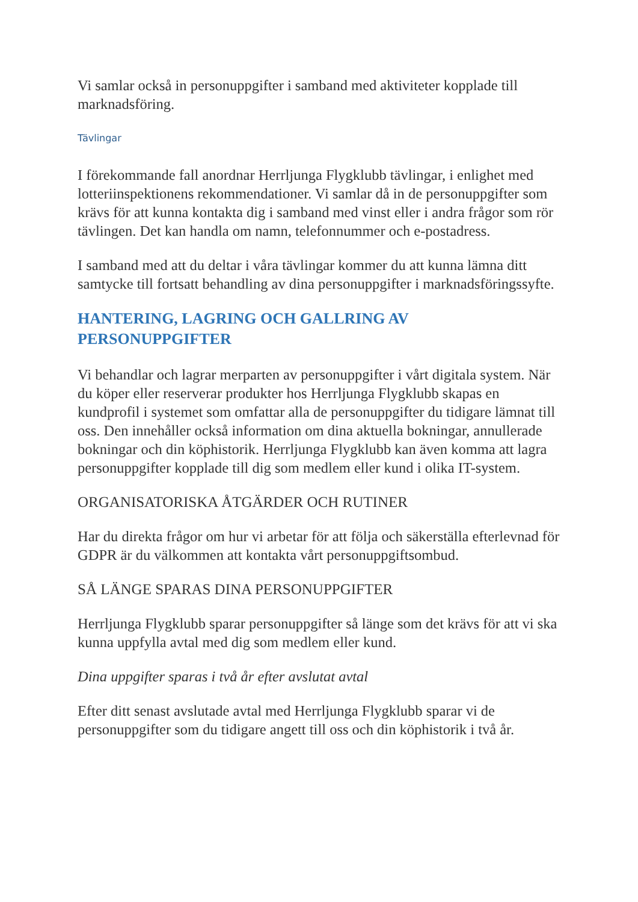Vi samlar också in personuppgifter i samband med aktiviteter kopplade till marknadsföring.
Tävlingar
I förekommande fall anordnar Herrljunga Flygklubb tävlingar, i enlighet med lotteriinspektionens rekommendationer. Vi samlar då in de personuppgifter som krävs för att kunna kontakta dig i samband med vinst eller i andra frågor som rör tävlingen. Det kan handla om namn, telefonnummer och e-postadress.
I samband med att du deltar i våra tävlingar kommer du att kunna lämna ditt samtycke till fortsatt behandling av dina personuppgifter i marknadsföringssyfte.
HANTERING, LAGRING OCH GALLRING AV PERSONUPPGIFTER
Vi behandlar och lagrar merparten av personuppgifter i vårt digitala system. När du köper eller reserverar produkter hos Herrljunga Flygklubb skapas en kundprofil i systemet som omfattar alla de personuppgifter du tidigare lämnat till oss. Den innehåller också information om dina aktuella bokningar, annullerade bokningar och din köphistorik. Herrljunga Flygklubb kan även komma att lagra personuppgifter kopplade till dig som medlem eller kund i olika IT-system.
ORGANISATORISKA ÅTGÄRDER OCH RUTINER
Har du direkta frågor om hur vi arbetar för att följa och säkerställa efterlevnad för GDPR är du välkommen att kontakta vårt personuppgiftsombud.
SÅ LÄNGE SPARAS DINA PERSONUPPGIFTER
Herrljunga Flygklubb sparar personuppgifter så länge som det krävs för att vi ska kunna uppfylla avtal med dig som medlem eller kund.
Dina uppgifter sparas i två år efter avslutat avtal
Efter ditt senast avslutade avtal med Herrljunga Flygklubb sparar vi de personuppgifter som du tidigare angett till oss och din köphistorik i två år.